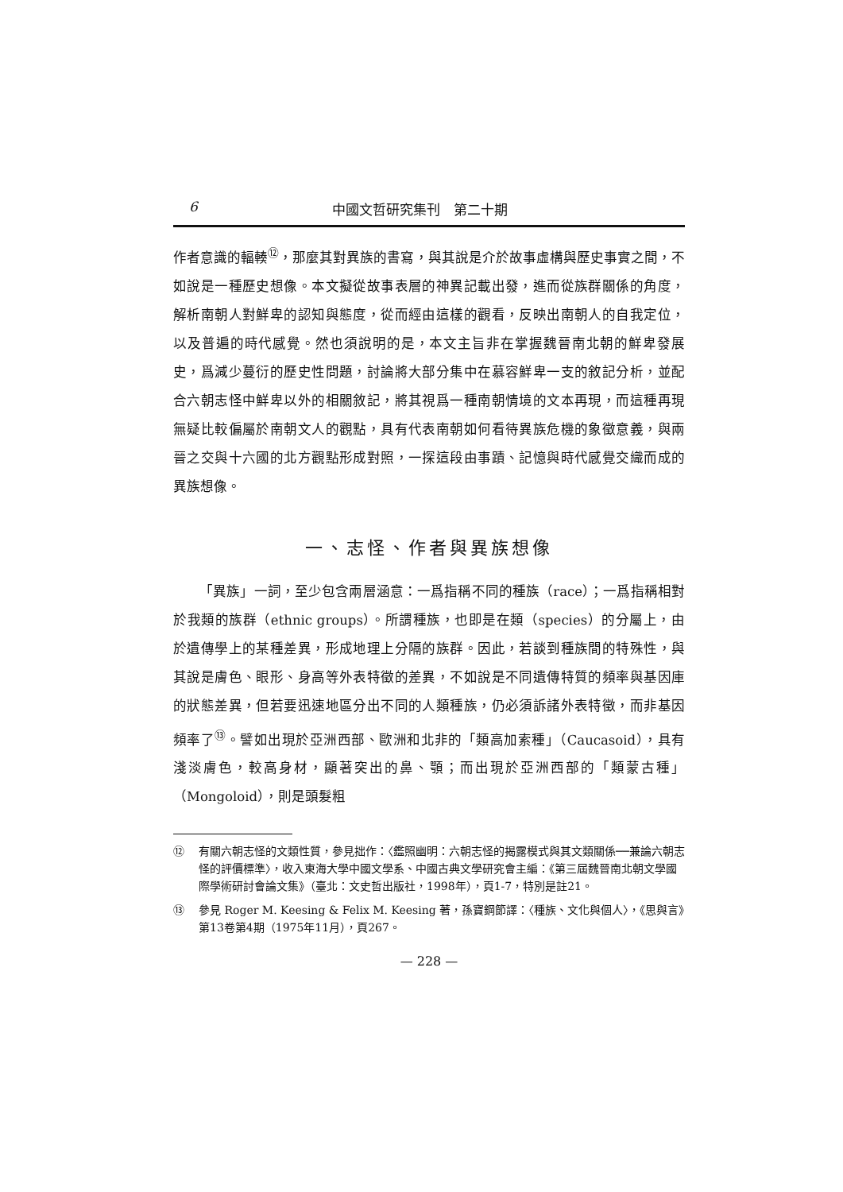6 中國文哲研究集刊　第二十期
作者意識的輻輳<sup>⑫</sup>，那麼其對異族的書寫，與其說是介於故事虛構與歷史事實之間，不如說是一種歷史想像。本文擬從故事表層的神異記載出發，進而從族群關係的角度，解析南朝人對鮮卑的認知與態度，從而經由這樣的觀看，反映出南朝人的自我定位，以及普遍的時代感覺。然也須說明的是，本文主旨非在掌握魏晉南北朝的鮮卑發展史，爲減少蔓衍的歷史性問題，討論將大部分集中在慕容鮮卑一支的敘記分析，並配合六朝志怪中鮮卑以外的相關敘記，將其視爲一種南朝情境的文本再現，而這種再現無疑比較偏屬於南朝文人的觀點，具有代表南朝如何看待異族危機的象徵意義，與兩晉之交與十六國的北方觀點形成對照，一探這段由事蹟、記憶與時代感覺交織而成的異族想像。
一、志怪、作者與異族想像
「異族」一詞，至少包含兩層涵意：一爲指稱不同的種族（race）；一爲指稱相對於我類的族群（ethnic groups）。所謂種族，也即是在類（species）的分屬上，由於遺傳學上的某種差異，形成地理上分隔的族群。因此，若談到種族間的特殊性，與其說是膚色、眼形、身高等外表特徵的差異，不如說是不同遺傳特質的頻率與基因庫的狀態差異，但若要迅速地區分出不同的人類種族，仍必須訴諸外表特徵，而非基因頻率了<sup>⑬</sup>。譬如出現於亞洲西部、歐洲和北非的「類高加索種」（Caucasoid），具有淺淡膚色，較高身材，顯著突出的鼻、顎；而出現於亞洲西部的「類蒙古種」（Mongoloid），則是頭髮粗
⑫ 有關六朝志怪的文類性質，參見拙作：〈鑑照幽明：六朝志怪的揭露模式與其文類關係──兼論六朝志怪的評價標準〉，收入東海大學中國文學系、中國古典文學研究會主編：《第三屆魏晉南北朝文學國際學術研討會論文集》（臺北：文史哲出版社，1998年），頁1-7，特別是註21。
⑬ 參見 Roger M. Keesing & Felix M. Keesing 著，孫寶鋼節譯：〈種族、文化與個人〉，《思與言》第13卷第4期（1975年11月），頁267。
— 228 —